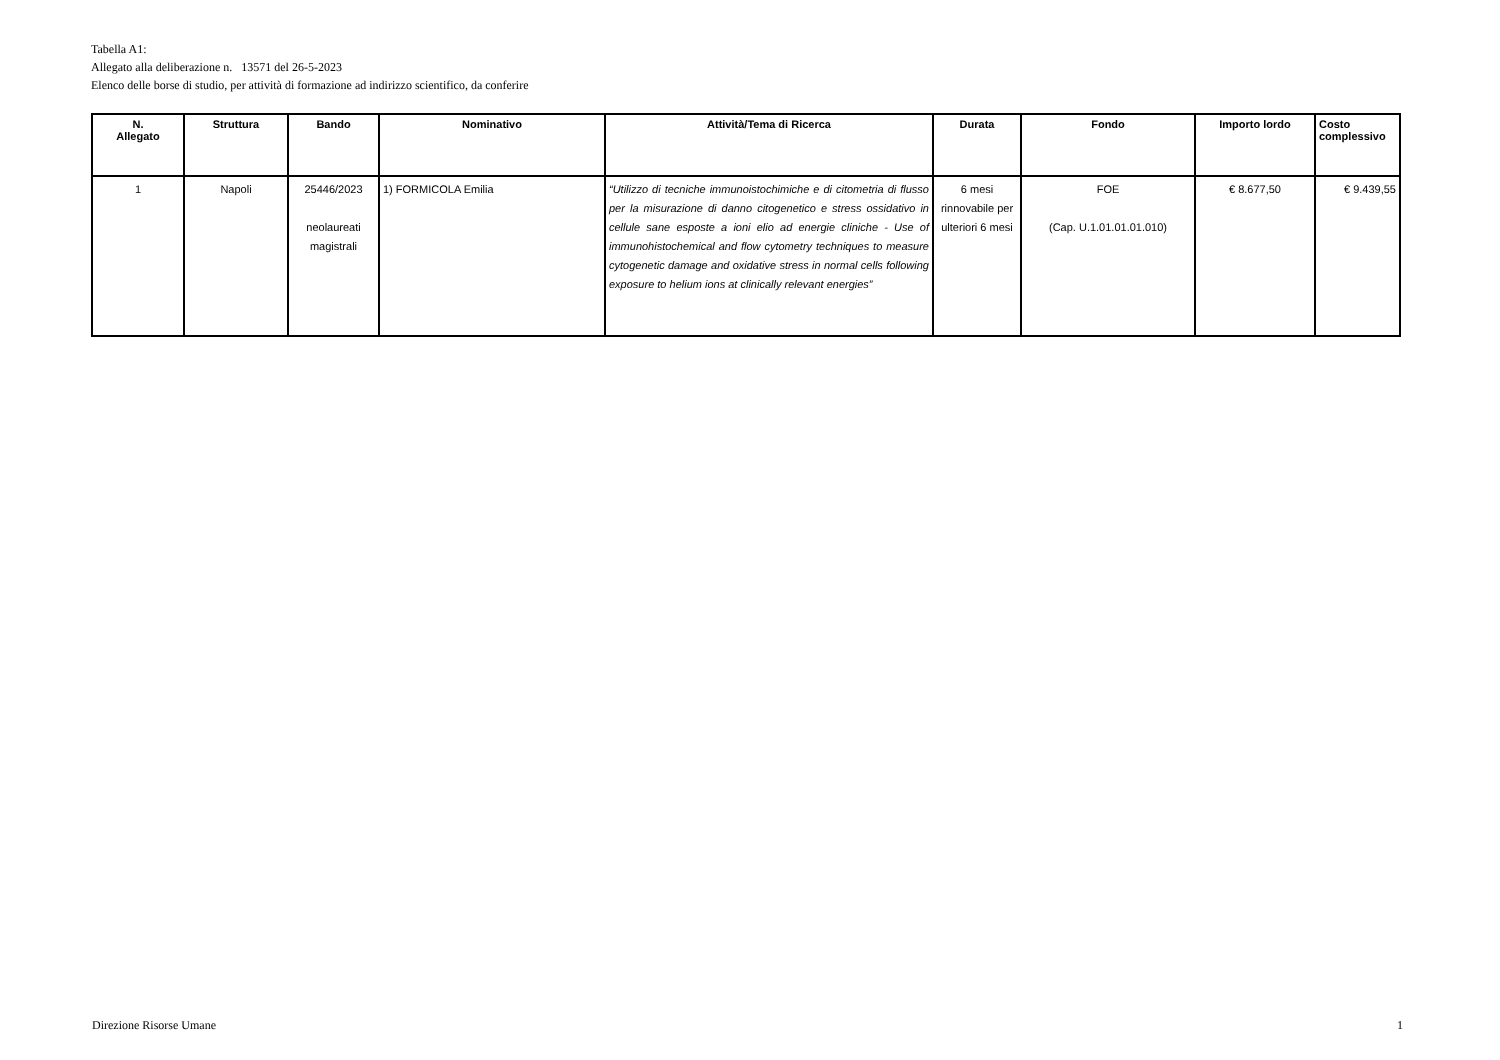Tabella A1:
Allegato alla deliberazione n. 13571 del 26-5-2023
Elenco delle borse di studio, per attività di formazione ad indirizzo scientifico, da conferire
| N. Allegato | Struttura | Bando | Nominativo | Attività/Tema di Ricerca | Durata | Fondo | Importo lordo | Costo complessivo |
| --- | --- | --- | --- | --- | --- | --- | --- | --- |
| 1 | Napoli | 25446/2023 neolaureati magistrali | 1) FORMICOLA Emilia | “Utilizzo di tecniche immunoistochimiche e di citometria di flusso per la misurazione di danno citogenetico e stress ossidativo in cellule sane esposte a ioni elio ad energie cliniche - Use of immunohistochemical and flow cytometry techniques to measure cytogenetic damage and oxidative stress in normal cells following exposure to helium ions at clinically relevant energies” | 6 mesi rinnovabile per ulteriori 6 mesi | FOE (Cap. U.1.01.01.01.010) | € 8.677,50 | € 9.439,55 |
Direzione Risorse Umane 1